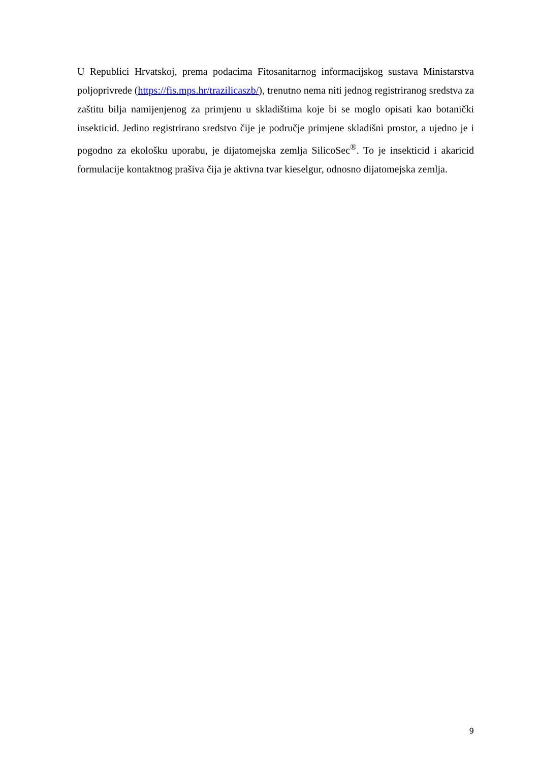U Republici Hrvatskoj, prema podacima Fitosanitarnog informacijskog sustava Ministarstva poljoprivrede (https://fis.mps.hr/trazilicaszb/), trenutno nema niti jednog registriranog sredstva za zaštitu bilja namijenjenog za primjenu u skladištima koje bi se moglo opisati kao botanički insekticid. Jedino registrirano sredstvo čije je područje primjene skladišni prostor, a ujedno je i pogodno za ekološku uporabu, je dijatomejska zemlja SilicoSec<sup>®</sup>. To je insekticid i akaricid formulacije kontaktnog prašiva čija je aktivna tvar kieselgur, odnosno dijatomejska zemlja.
9